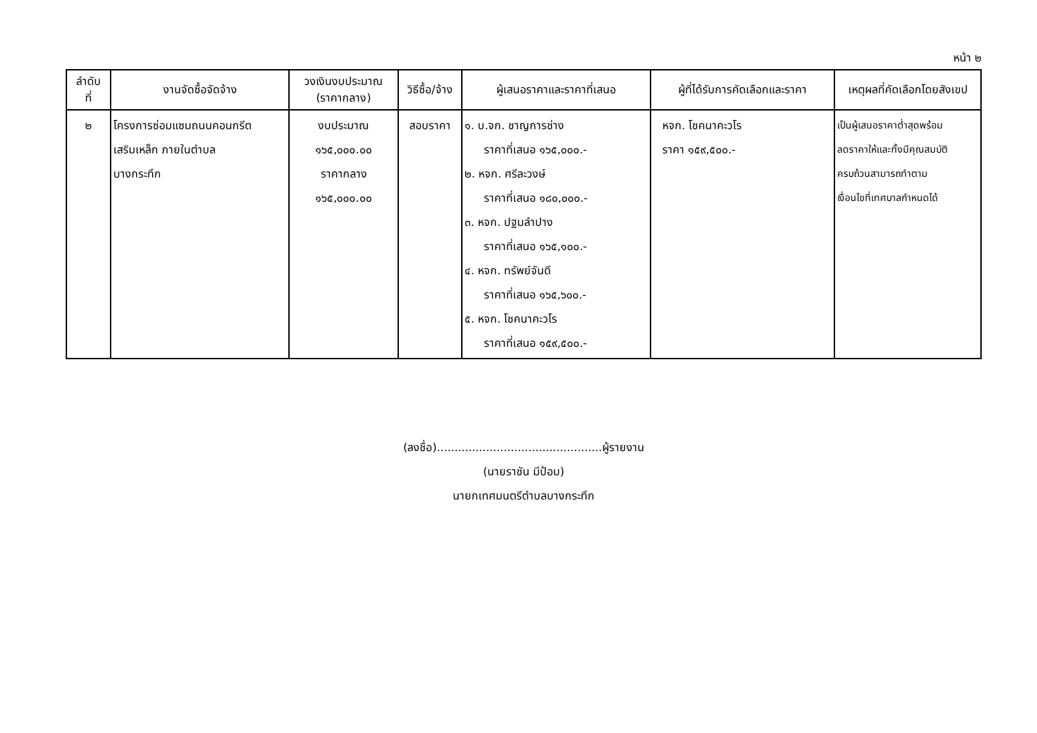หน้า ๒
| ลำดับ ที่ | งานจัดซื้อจัดจ้าง | วงเงินงบประมาณ (ราคากลาง) | วิธีซื้อ/จ้าง | ผู้เสนอราคาและราคาที่เสนอ | ผู้ที่ได้รับการคัดเลือกและราคา | เหตุผลที่คัดเลือกโดยสังเขป |
| --- | --- | --- | --- | --- | --- | --- |
| ๒ | โครงการซ่อมแซมถนนคอนกรีต เสริมเหล็ก ภายในตำบล บางกระทึก | งบประมาณ ๑๖๕,๐๐๐.๐๐ ราคากลาง ๑๖๕,๐๐๐.๐๐ | สอบราคา | ๑. บ.จก. ชาญการช่าง ราคาที่เสนอ ๑๖๕,๐๐๐.- ๒. หจก. ศรีละวงษ์ ราคาที่เสนอ ๑๘๐,๐๐๐.- ๓. หจก. ปฐมลำปาง ราคาที่เสนอ ๑๖๕,๑๐๐.- ๔. หจก. ทรัพย์จันดี ราคาที่เสนอ ๑๖๕,๖๐๐.- ๕. หจก. โชคนาคะวโร ราคาที่เสนอ ๑๕๙,๕๐๐.- | หจก. โชคนาคะวโร ราคา ๑๕๙,๕๐๐.- | เป็นผู้เสนอราคาต่ำสุดพร้อม ลดราคาให้และทั้งมีคุณสมบัติ ครบถ้วนสามารถทำตาม เงื่อนไขที่เทศบาลกำหนดได้ |
(ลงชื่อ)...............................................ผู้รายงาน
(นายราชัน มีป้อม)
นายกเทศมนตรีตำบลบางกระทึก